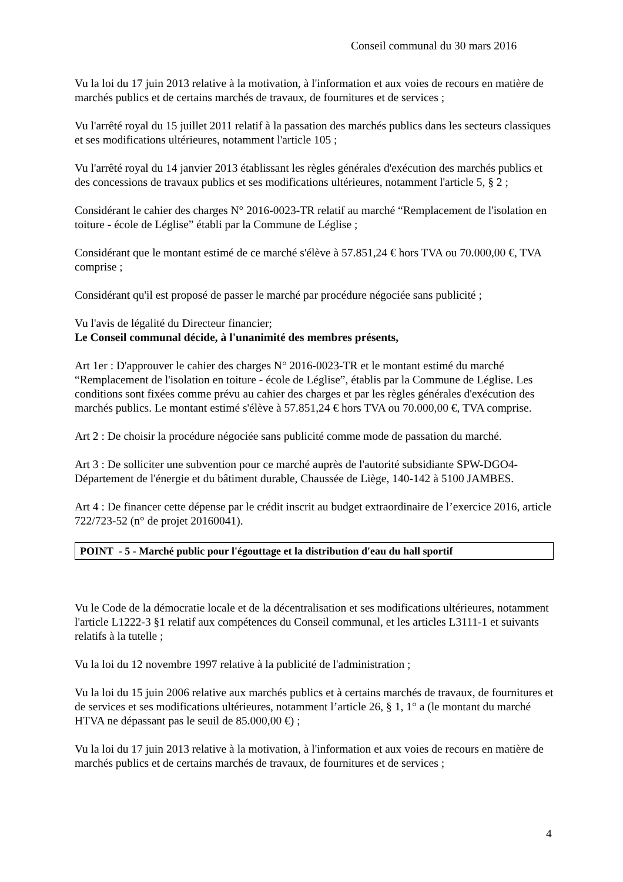Conseil communal du 30 mars 2016
Vu la loi du 17 juin 2013 relative à la motivation, à l'information et aux voies de recours en matière de marchés publics et de certains marchés de travaux, de fournitures et de services ;
Vu l'arrêté royal du 15 juillet 2011 relatif à la passation des marchés publics dans les secteurs classiques et ses modifications ultérieures, notamment l'article 105 ;
Vu l'arrêté royal du 14 janvier 2013 établissant les règles générales d'exécution des marchés publics et des concessions de travaux publics et ses modifications ultérieures, notamment l'article 5, § 2 ;
Considérant le cahier des charges N° 2016-0023-TR relatif au marché “Remplacement de l'isolation en toiture - école de Léglise” établi par la Commune de Léglise ;
Considérant que le montant estimé de ce marché s'élève à 57.851,24 € hors TVA ou 70.000,00 €, TVA comprise ;
Considérant qu'il est proposé de passer le marché par procédure négociée sans publicité ;
Vu l'avis de légalité du Directeur financier;
Le Conseil communal décide, à l'unanimité des membres présents,
Art 1er : D'approuver le cahier des charges N° 2016-0023-TR et le montant estimé du marché “Remplacement de l'isolation en toiture - école de Léglise”, établis par la Commune de Léglise. Les conditions sont fixées comme prévu au cahier des charges et par les règles générales d'exécution des marchés publics. Le montant estimé s'élève à 57.851,24 € hors TVA ou 70.000,00 €, TVA comprise.
Art 2 : De choisir la procédure négociée sans publicité comme mode de passation du marché.
Art 3 : De solliciter une subvention pour ce marché auprès de l'autorité subsidiante SPW-DGO4-Département de l'énergie et du bâtiment durable, Chaussée de Liège, 140-142 à 5100 JAMBES.
Art 4 : De financer cette dépense par le crédit inscrit au budget extraordinaire de l’exercice 2016, article 722/723-52 (n° de projet 20160041).
POINT - 5 - Marché public pour l'égouttage et la distribution d'eau du hall sportif
Vu le Code de la démocratie locale et de la décentralisation et ses modifications ultérieures, notamment l'article L1222-3 §1 relatif aux compétences du Conseil communal, et les articles L3111-1 et suivants relatifs à la tutelle ;
Vu la loi du 12 novembre 1997 relative à la publicité de l'administration ;
Vu la loi du 15 juin 2006 relative aux marchés publics et à certains marchés de travaux, de fournitures et de services et ses modifications ultérieures, notamment l’article 26, § 1, 1° a (le montant du marché HTVA ne dépassant pas le seuil de 85.000,00 €) ;
Vu la loi du 17 juin 2013 relative à la motivation, à l'information et aux voies de recours en matière de marchés publics et de certains marchés de travaux, de fournitures et de services ;
4